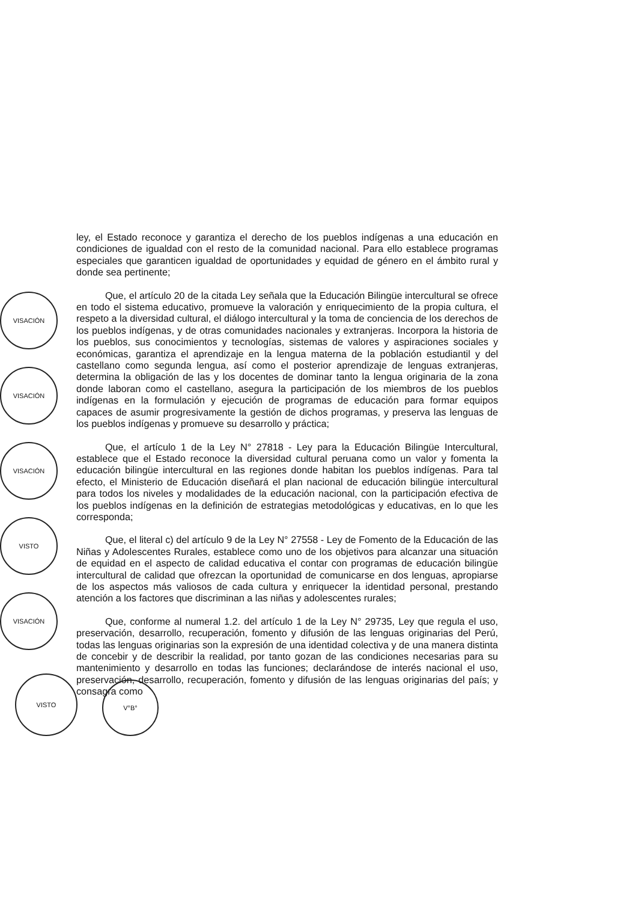ley, el Estado reconoce y garantiza el derecho de los pueblos indígenas a una educación en condiciones de igualdad con el resto de la comunidad nacional. Para ello establece programas especiales que garanticen igualdad de oportunidades y equidad de género en el ámbito rural y donde sea pertinente;
Que, el artículo 20 de la citada Ley señala que la Educación Bilingüe intercultural se ofrece en todo el sistema educativo, promueve la valoración y enriquecimiento de la propia cultura, el respeto a la diversidad cultural, el diálogo intercultural y la toma de conciencia de los derechos de los pueblos indígenas, y de otras comunidades nacionales y extranjeras. Incorpora la historia de los pueblos, sus conocimientos y tecnologías, sistemas de valores y aspiraciones sociales y económicas, garantiza el aprendizaje en la lengua materna de la población estudiantil y del castellano como segunda lengua, así como el posterior aprendizaje de lenguas extranjeras, determina la obligación de las y los docentes de dominar tanto la lengua originaria de la zona donde laboran como el castellano, asegura la participación de los miembros de los pueblos indígenas en la formulación y ejecución de programas de educación para formar equipos capaces de asumir progresivamente la gestión de dichos programas, y preserva las lenguas de los pueblos indígenas y promueve su desarrollo y práctica;
Que, el artículo 1 de la Ley N° 27818 - Ley para la Educación Bilingüe Intercultural, establece que el Estado reconoce la diversidad cultural peruana como un valor y fomenta la educación bilingüe intercultural en las regiones donde habitan los pueblos indígenas. Para tal efecto, el Ministerio de Educación diseñará el plan nacional de educación bilingüe intercultural para todos los niveles y modalidades de la educación nacional, con la participación efectiva de los pueblos indígenas en la definición de estrategias metodológicas y educativas, en lo que les corresponda;
Que, el literal c) del artículo 9 de la Ley N° 27558 - Ley de Fomento de la Educación de las Niñas y Adolescentes Rurales, establece como uno de los objetivos para alcanzar una situación de equidad en el aspecto de calidad educativa el contar con programas de educación bilingüe intercultural de calidad que ofrezcan la oportunidad de comunicarse en dos lenguas, apropiarse de los aspectos más valiosos de cada cultura y enriquecer la identidad personal, prestando atención a los factores que discriminan a las niñas y adolescentes rurales;
Que, conforme al numeral 1.2. del artículo 1 de la Ley N° 29735, Ley que regula el uso, preservación, desarrollo, recuperación, fomento y difusión de las lenguas originarias del Perú, todas las lenguas originarias son la expresión de una identidad colectiva y de una manera distinta de concebir y de describir la realidad, por tanto gozan de las condiciones necesarias para su mantenimiento y desarrollo en todas las funciones; declarándose de interés nacional el uso, preservación, desarrollo, recuperación, fomento y difusión de las lenguas originarias del país; y consagra como
VISACIÓN
VISACIÓN
VISACIÓN
VISTO
VISACIÓN
VISTO
V°B°